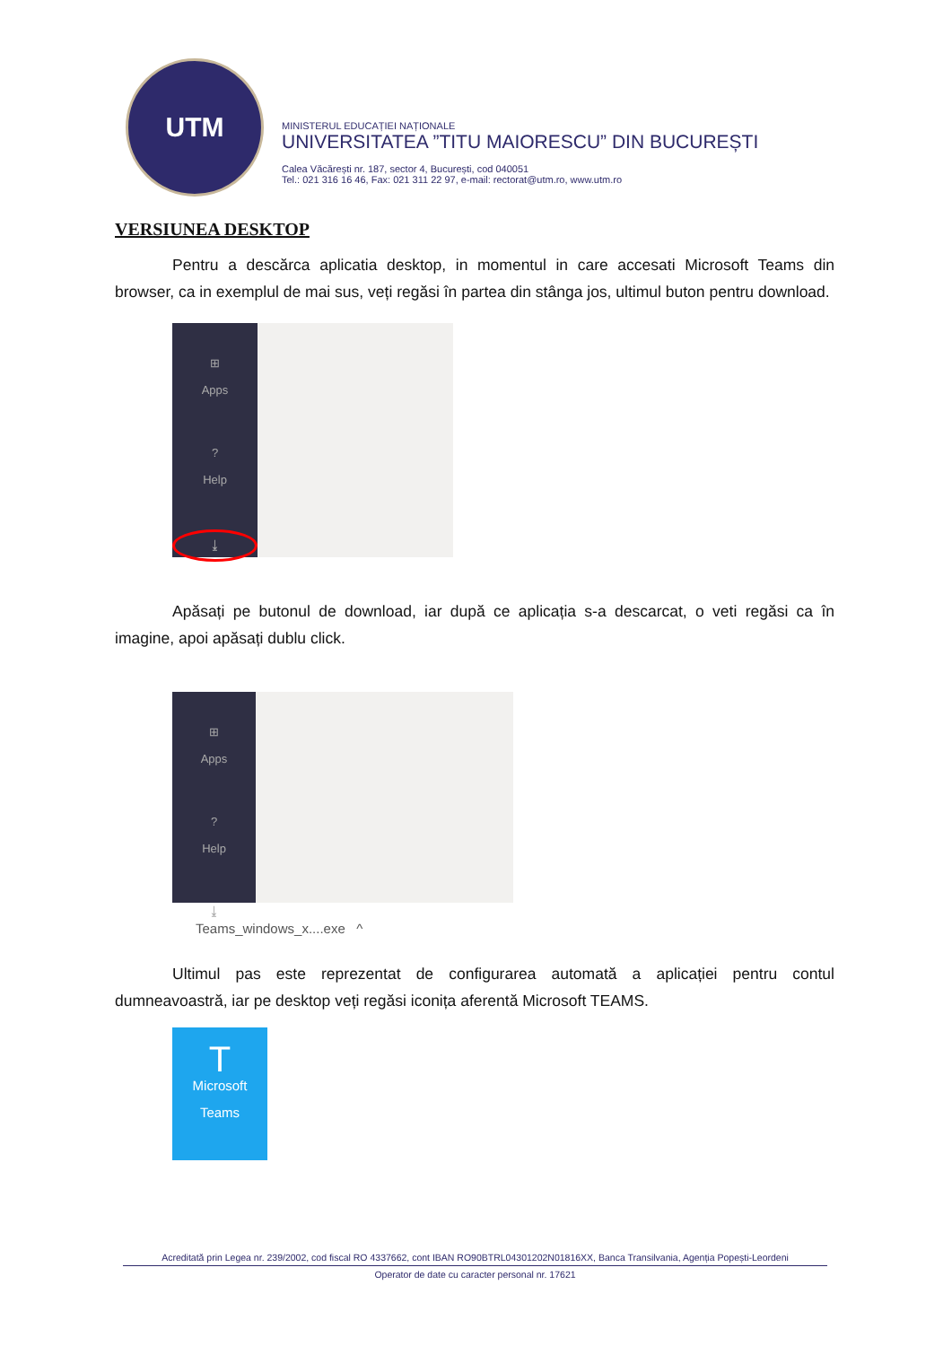UTM
MINISTERUL EDUCAȚIEI NAȚIONALE
UNIVERSITATEA ”TITU MAIORESCU” DIN BUCUREȘTI
Calea Văcărești nr. 187, sector 4, București, cod 040051
Tel.: 021 316 16 46, Fax: 021 311 22 97, e-mail: rectorat@utm.ro, www.utm.ro
VERSIUNEA DESKTOP
Pentru a descărca aplicatia desktop, in momentul in care accesati Microsoft Teams din browser, ca in exemplul de mai sus, veți regăsi în partea din stânga jos, ultimul buton pentru download.
⊞
Apps
?
Help
⤓
Apăsați pe butonul de download, iar după ce aplicația s-a descarcat, o veti regăsi ca în imagine, apoi apăsați dublu click.
⊞
Apps
?
Help
⤓
Teams_windows_x....exe ^
Ultimul pas este reprezentat de configurarea automată a aplicației pentru contul dumneavoastră, iar pe desktop veți regăsi iconița aferentă Microsoft TEAMS.
T
Microsoft
Teams
Acreditată prin Legea nr. 239/2002, cod fiscal RO 4337662, cont IBAN RO90BTRL04301202N01816XX, Banca Transilvania, Agenția Popești-Leordeni
Operator de date cu caracter personal nr. 17621